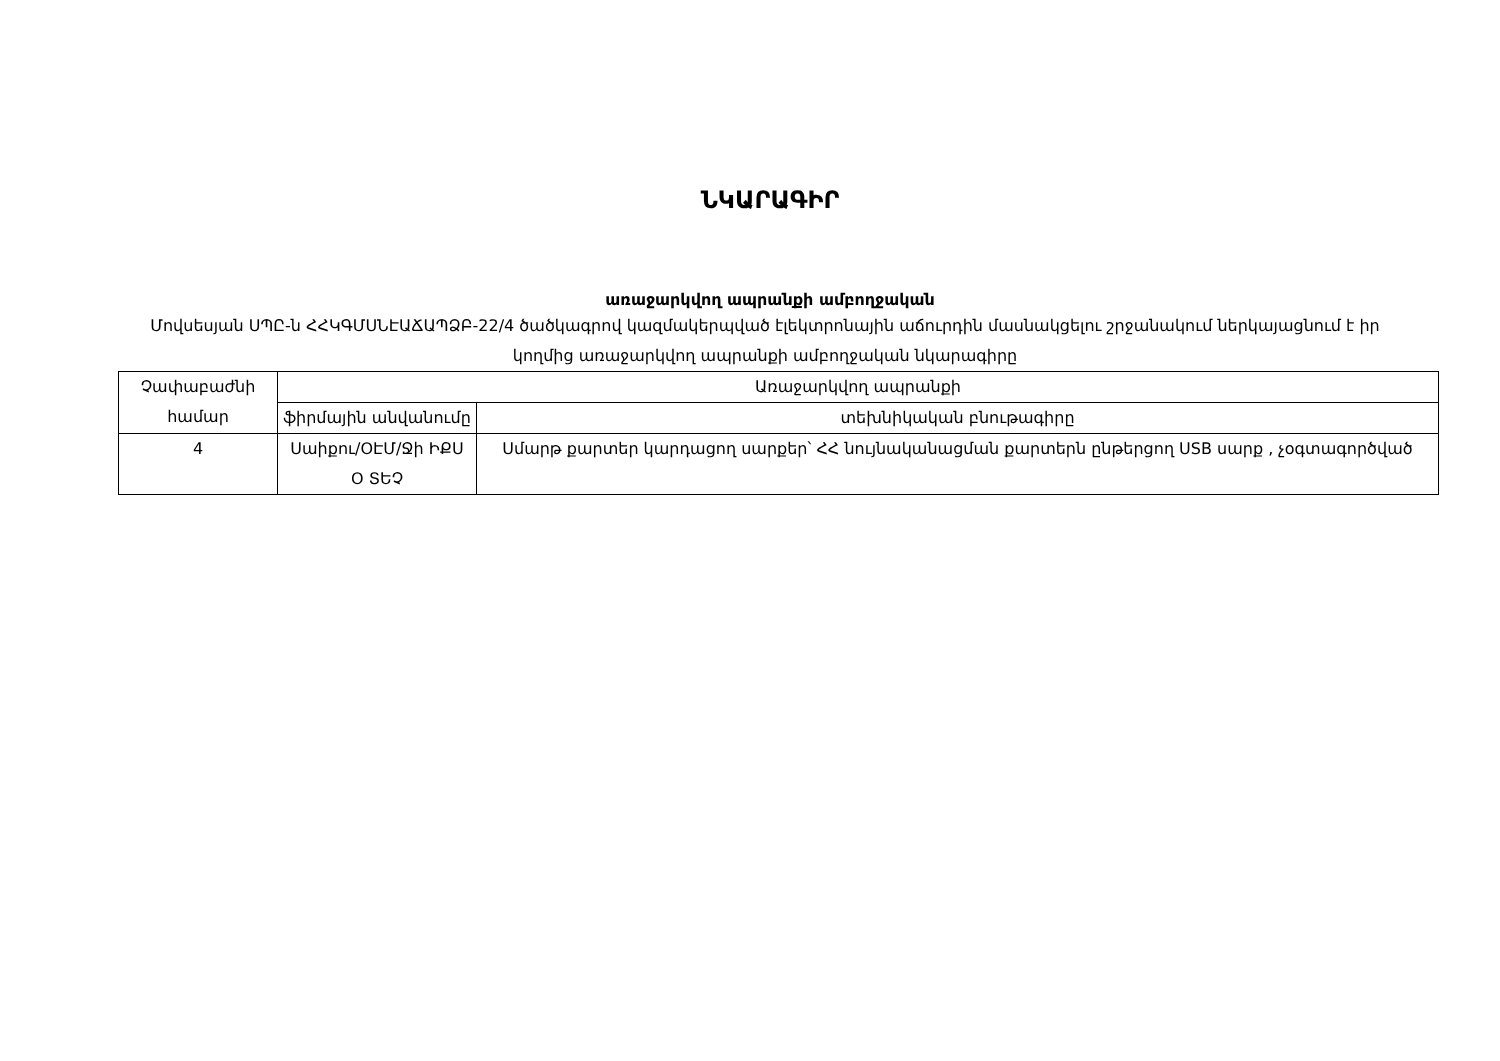ՆԿԱՐԱԳԻՐ
առաջարկվող ապրանքի ամբողջական
Մովսեսյան ՍՊԸ-ն ՀՀԿԳՄՍՆԷԱՃԱՊՁԲ-22/4 ծածկագրով կազմակերպված էլեկտրոնային աճուրդին մասնակցելու շրջանակում ներկայացնում է իր կողմից առաջարկվող ապրանքի ամբողջական նկարագիրը
| Չափաբաժնի համար | Առաջարկվող ապրանքի | |
| | ֆիրմային անվանումը | տեխնիկական բնութագիրը |
| 4 | Սաիքու/ՕԷՄ/Ջի ԻՔՍ Օ ՏԵՉ | Սմարթ քարտեր կարդացող սարքեր՝ ՀՀ նույնականացման քարտերն ընթերցող USB սարք , չօգտագործված |